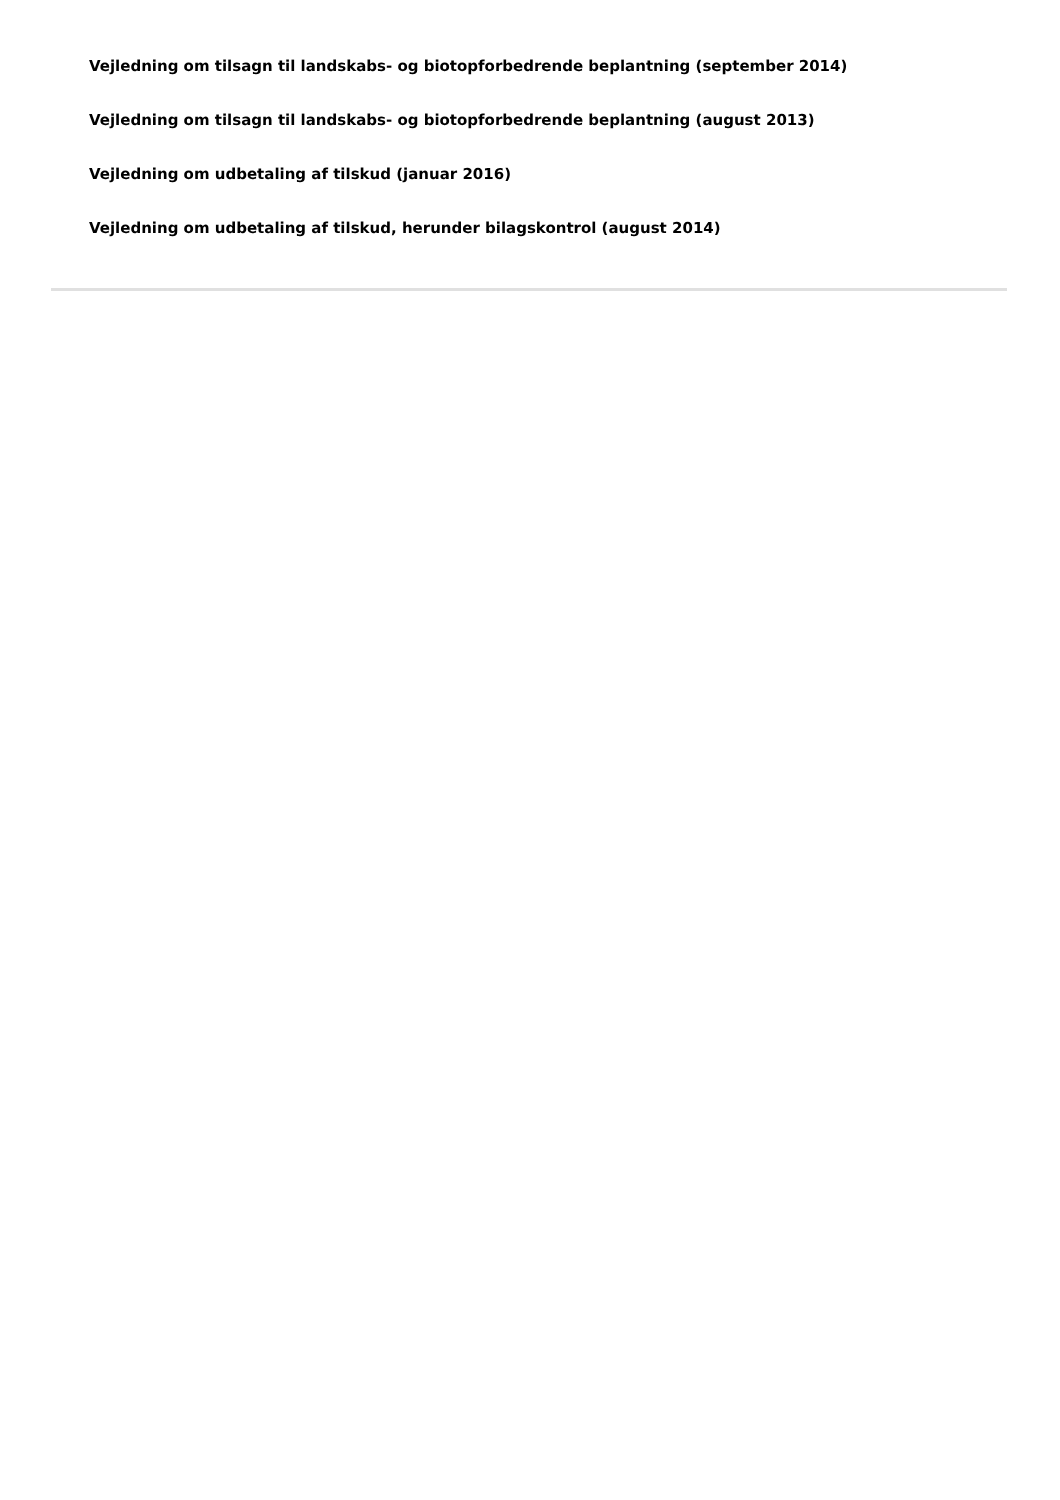Vejledning om tilsagn til landskabs- og biotopforbedrende beplantning (september 2014)
Vejledning om tilsagn til landskabs- og biotopforbedrende beplantning (august 2013)
Vejledning om udbetaling af tilskud (januar 2016)
Vejledning om udbetaling af tilskud, herunder bilagskontrol (august 2014)